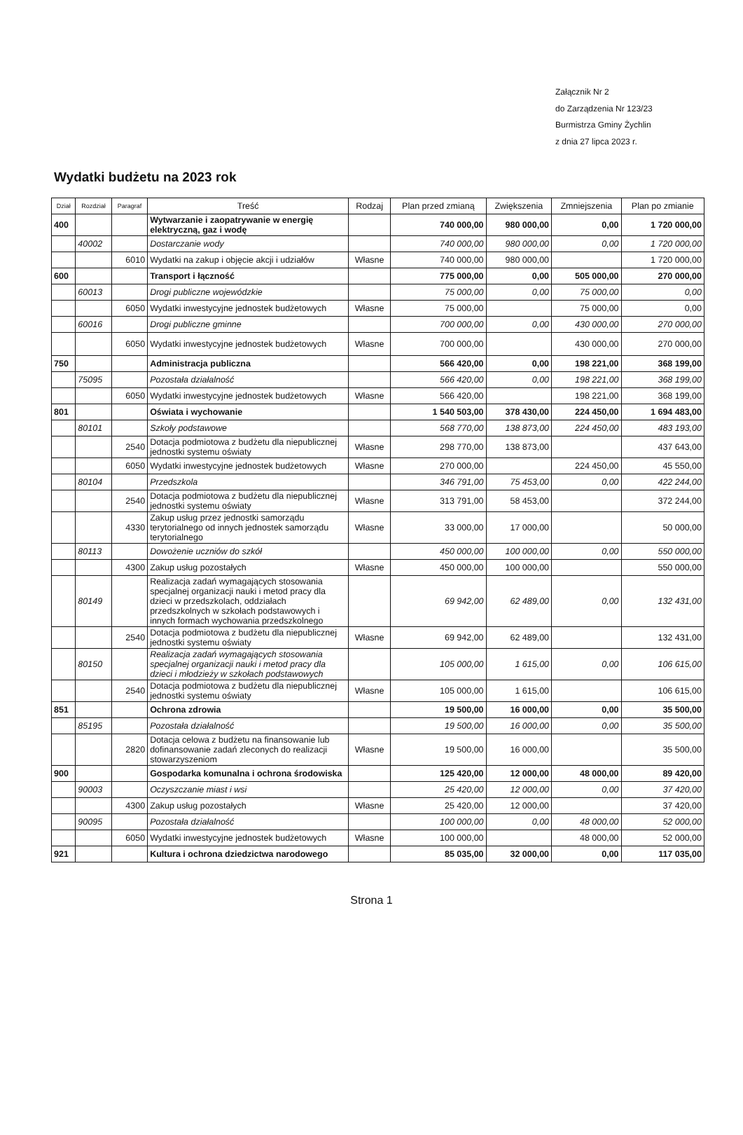Załącznik Nr 2
do Zarządzenia Nr 123/23
Burmistrza Gminy Żychlin
z dnia 27 lipca 2023 r.
Wydatki budżetu na 2023 rok
| Dział | Rozdział | Paragraf | Treść | Rodzaj | Plan przed zmianą | Zwiększenia | Zmniejszenia | Plan po zmianie |
| --- | --- | --- | --- | --- | --- | --- | --- | --- |
| 400 | | | Wytwarzanie i zaopatrywanie w energię elektryczną, gaz i wodę | | 740 000,00 | 980 000,00 | 0,00 | 1 720 000,00 |
| | 40002 | | Dostarczanie wody | | 740 000,00 | 980 000,00 | 0,00 | 1 720 000,00 |
| | | 6010 | Wydatki na zakup i objęcie akcji i udziałów | Własne | 740 000,00 | 980 000,00 | | 1 720 000,00 |
| 600 | | | Transport i łączność | | 775 000,00 | 0,00 | 505 000,00 | 270 000,00 |
| | 60013 | | Drogi publiczne wojewódzkie | | 75 000,00 | 0,00 | 75 000,00 | 0,00 |
| | | 6050 | Wydatki inwestycyjne jednostek budżetowych | Własne | 75 000,00 | | 75 000,00 | 0,00 |
| | 60016 | | Drogi publiczne gminne | | 700 000,00 | 0,00 | 430 000,00 | 270 000,00 |
| | | 6050 | Wydatki inwestycyjne jednostek budżetowych | Własne | 700 000,00 | | 430 000,00 | 270 000,00 |
| 750 | | | Administracja publiczna | | 566 420,00 | 0,00 | 198 221,00 | 368 199,00 |
| | 75095 | | Pozostała działalność | | 566 420,00 | 0,00 | 198 221,00 | 368 199,00 |
| | | 6050 | Wydatki inwestycyjne jednostek budżetowych | Własne | 566 420,00 | | 198 221,00 | 368 199,00 |
| 801 | | | Oświata i wychowanie | | 1 540 503,00 | 378 430,00 | 224 450,00 | 1 694 483,00 |
| | 80101 | | Szkoły podstawowe | | 568 770,00 | 138 873,00 | 224 450,00 | 483 193,00 |
| | | 2540 | Dotacja podmiotowa z budżetu dla niepublicznej jednostki systemu oświaty | Własne | 298 770,00 | 138 873,00 | | 437 643,00 |
| | | 6050 | Wydatki inwestycyjne jednostek budżetowych | Własne | 270 000,00 | | 224 450,00 | 45 550,00 |
| | 80104 | | Przedszkola | | 346 791,00 | 75 453,00 | 0,00 | 422 244,00 |
| | | 2540 | Dotacja podmiotowa z budżetu dla niepublicznej jednostki systemu oświaty | Własne | 313 791,00 | 58 453,00 | | 372 244,00 |
| | | 4330 | Zakup usług przez jednostki samorządu terytorialnego od innych jednostek samorządu terytorialnego | Własne | 33 000,00 | 17 000,00 | | 50 000,00 |
| | 80113 | | Dowożenie uczniów do szkół | | 450 000,00 | 100 000,00 | 0,00 | 550 000,00 |
| | | 4300 | Zakup usług pozostałych | Własne | 450 000,00 | 100 000,00 | | 550 000,00 |
| | 80149 | | Realizacja zadań wymagających stosowania specjalnej organizacji nauki i metod pracy dla dzieci w przedszkolach, oddziałach przedszkolnych w szkołach podstawowych i innych formach wychowania przedszkolnego | | 69 942,00 | 62 489,00 | 0,00 | 132 431,00 |
| | | 2540 | Dotacja podmiotowa z budżetu dla niepublicznej jednostki systemu oświaty | Własne | 69 942,00 | 62 489,00 | | 132 431,00 |
| | 80150 | | Realizacja zadań wymagających stosowania specjalnej organizacji nauki i metod pracy dla dzieci i młodzieży w szkołach podstawowych | | 105 000,00 | 1 615,00 | 0,00 | 106 615,00 |
| | | 2540 | Dotacja podmiotowa z budżetu dla niepublicznej jednostki systemu oświaty | Własne | 105 000,00 | 1 615,00 | | 106 615,00 |
| 851 | | | Ochrona zdrowia | | 19 500,00 | 16 000,00 | 0,00 | 35 500,00 |
| | 85195 | | Pozostała działalność | | 19 500,00 | 16 000,00 | 0,00 | 35 500,00 |
| | | 2820 | Dotacja celowa z budżetu na finansowanie lub dofinansowanie zadań zleconych do realizacji stowarzyszeniom | Własne | 19 500,00 | 16 000,00 | | 35 500,00 |
| 900 | | | Gospodarka komunalna i ochrona środowiska | | 125 420,00 | 12 000,00 | 48 000,00 | 89 420,00 |
| | 90003 | | Oczyszczanie miast i wsi | | 25 420,00 | 12 000,00 | 0,00 | 37 420,00 |
| | | 4300 | Zakup usług pozostałych | Własne | 25 420,00 | 12 000,00 | | 37 420,00 |
| | 90095 | | Pozostała działalność | | 100 000,00 | 0,00 | 48 000,00 | 52 000,00 |
| | | 6050 | Wydatki inwestycyjne jednostek budżetowych | Własne | 100 000,00 | | 48 000,00 | 52 000,00 |
| 921 | | | Kultura i ochrona dziedzictwa narodowego | | 85 035,00 | 32 000,00 | 0,00 | 117 035,00 |
Strona 1